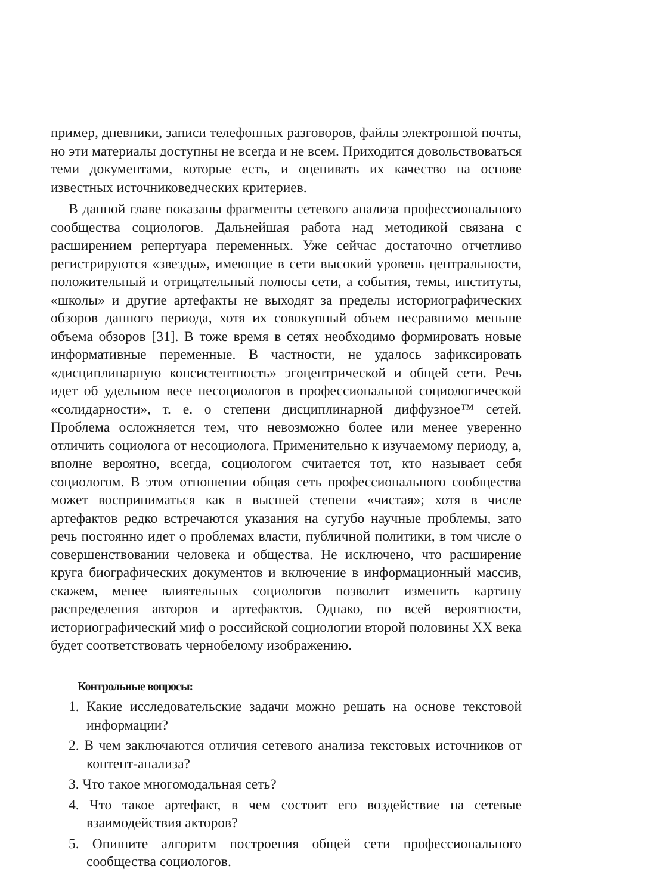пример, дневники, записи телефонных разговоров, файлы электронной почты, но эти материалы доступны не всегда и не всем. Приходится довольствоваться теми документами, которые есть, и оценивать их качество на основе известных источниковедческих критериев.
В данной главе показаны фрагменты сетевого анализа профессионального сообщества социологов. Дальнейшая работа над методикой связана с расширением репертуара переменных. Уже сейчас достаточно отчетливо регистрируются «звезды», имеющие в сети высокий уровень центральности, положительный и отрицательный полюсы сети, а события, темы, институты, «школы» и другие артефакты не выходят за пределы историографических обзоров данного периода, хотя их совокупный объем несравнимо меньше объема обзоров [31]. В тоже время в сетях необходимо формировать новые информативные переменные. В частности, не удалось зафиксировать «дисциплинарную консистентность» эгоцентрической и общей сети. Речь идет об удельном весе несоциологов в профессиональной социологической «солидарности», т. е. о степени дисциплинарной диффузное™ сетей. Проблема осложняется тем, что невозможно более или менее уверенно отличить социолога от несоциолога. Применительно к изучаемому периоду, а, вполне вероятно, всегда, социологом считается тот, кто называет себя социологом. В этом отношении общая сеть профессионального сообщества может восприниматься как в высшей степени «чистая»; хотя в числе артефактов редко встречаются указания на сугубо научные проблемы, зато речь постоянно идет о проблемах власти, публичной политики, в том числе о совершенствовании человека и общества. Не исключено, что расширение круга биографических документов и включение в информационный массив, скажем, менее влиятельных социологов позволит изменить картину распределения авторов и артефактов. Однако, по всей вероятности, историографический миф о российской социологии второй половины XX века будет соответствовать чернобелому изображению.
Контрольные вопросы:
1. Какие исследовательские задачи можно решать на основе текстовой информации?
2. В чем заключаются отличия сетевого анализа текстовых источников от контент-анализа?
3. Что такое многомодальная сеть?
4. Что такое артефакт, в чем состоит его воздействие на сетевые взаимодействия акторов?
5. Опишите алгоритм построения общей сети профессионального сообщества социологов.